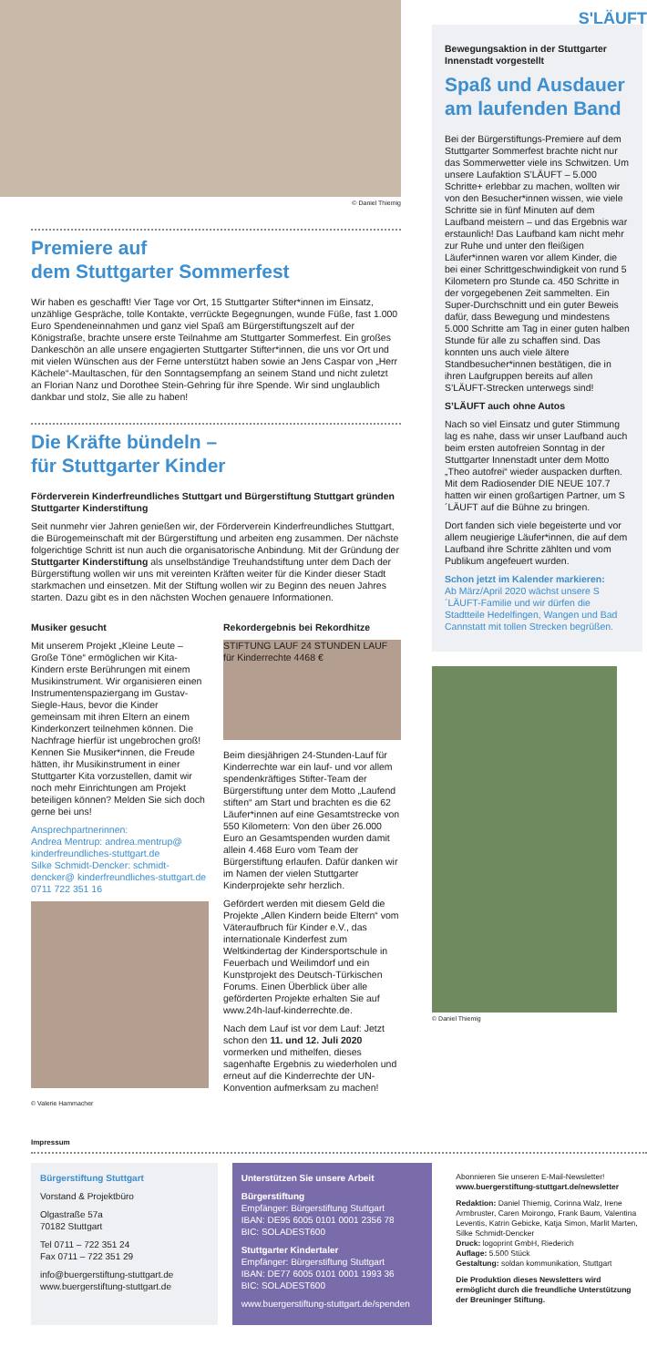© Daniel Thiemig
Premiere auf
dem Stuttgarter Sommerfest
Wir haben es geschafft! Vier Tage vor Ort, 15 Stuttgarter Stifter*innen im Einsatz, unzählige Gespräche, tolle Kontakte, verrückte Begegnungen, wunde Füße, fast 1.000 Euro Spendeneinnahmen und ganz viel Spaß am Bürgerstiftungszelt auf der Königstraße, brachte unsere erste Teilnahme am Stuttgarter Sommerfest. Ein großes Dankeschön an alle unsere engagierten Stuttgarter Stifter*innen, die uns vor Ort und mit vielen Wünschen aus der Ferne unterstützt haben sowie an Jens Caspar von „Herr Kächele“-Maultaschen, für den Sonntagsempfang an seinem Stand und nicht zuletzt an Florian Nanz und Dorothee Stein-Gehring für ihre Spende. Wir sind unglaublich dankbar und stolz, Sie alle zu haben!
Die Kräfte bündeln –
für Stuttgarter Kinder
Förderverein Kinderfreundliches Stuttgart und Bürgerstiftung Stuttgart gründen Stuttgarter Kinderstiftung
Seit nunmehr vier Jahren genießen wir, der Förderverein Kinderfreundliches Stuttgart, die Bürogemeinschaft mit der Bürgerstiftung und arbeiten eng zusammen. Der nächste folgerichtige Schritt ist nun auch die organisatorische Anbindung. Mit der Gründung der Stuttgarter Kinderstiftung als unselbständige Treuhandstiftung unter dem Dach der Bürgerstiftung wollen wir uns mit vereinten Kräften weiter für die Kinder dieser Stadt starkmachen und einsetzen. Mit der Stiftung wollen wir zu Beginn des neuen Jahres starten. Dazu gibt es in den nächsten Wochen genauere Informationen.
Musiker gesucht
Mit unserem Projekt „Kleine Leute – Große Töne“ ermöglichen wir Kita-Kindern erste Berührungen mit einem Musikinstrument. Wir organisieren einen Instrumentenspaziergang im Gustav-Siegle-Haus, bevor die Kinder gemeinsam mit ihren Eltern an einem Kinderkonzert teilnehmen können. Die Nachfrage hierfür ist ungebrochen groß! Kennen Sie Musiker*innen, die Freude hätten, ihr Musikinstrument in einer Stuttgarter Kita vorzustellen, damit wir noch mehr Einrichtungen am Projekt beteiligen können? Melden Sie sich doch gerne bei uns!
Ansprechpartnerinnen:
Andrea Mentrup: andrea.mentrup@ kinderfreundliches-stuttgart.de
Silke Schmidt-Dencker: schmidt-dencker@ kinderfreundliches-stuttgart.de
0711 722 351 16
© Valerie Hammacher
Rekordergebnis bei Rekordhitze
STIFTUNG LAUF 24 STUNDEN LAUF für Kinderrechte 4468 €
Beim diesjährigen 24-Stunden-Lauf für Kinderrechte war ein lauf- und vor allem spendenkräftiges Stifter-Team der Bürgerstiftung unter dem Motto „Laufend stiften“ am Start und brachten es die 62 Läufer*innen auf eine Gesamtstrecke von 550 Kilometern: Von den über 26.000 Euro an Gesamtspenden wurden damit allein 4.468 Euro vom Team der Bürgerstiftung erlaufen. Dafür danken wir im Namen der vielen Stuttgarter Kinderprojekte sehr herzlich.
Gefördert werden mit diesem Geld die Projekte „Allen Kindern beide Eltern“ vom Väteraufbruch für Kinder e.V., das internationale Kinderfest zum Weltkindertag der Kindersportschule in Feuerbach und Weilimdorf und ein Kunstprojekt des Deutsch-Türkischen Forums. Einen Überblick über alle geförderten Projekte erhalten Sie auf www.24h-lauf-kinderrechte.de.
Nach dem Lauf ist vor dem Lauf: Jetzt schon den 11. und 12. Juli 2020 vormerken und mithelfen, dieses sagenhafte Ergebnis zu wiederholen und erneut auf die Kinderrechte der UN-Konvention aufmerksam zu machen!
S'LÄUFT
Bewegungsaktion in der Stuttgarter Innenstadt vorgestellt
Spaß und Ausdauer am laufenden Band
Bei der Bürgerstiftungs-Premiere auf dem Stuttgarter Sommerfest brachte nicht nur das Sommerwetter viele ins Schwitzen. Um unsere Laufaktion S’LÄUFT – 5.000 Schritte+ erlebbar zu machen, wollten wir von den Besucher*innen wissen, wie viele Schritte sie in fünf Minuten auf dem Laufband meistern – und das Ergebnis war erstaunlich! Das Laufband kam nicht mehr zur Ruhe und unter den fleißigen Läufer*innen waren vor allem Kinder, die bei einer Schrittgeschwindigkeit von rund 5 Kilometern pro Stunde ca. 450 Schritte in der vorgegebenen Zeit sammelten. Ein Super-Durchschnitt und ein guter Beweis dafür, dass Bewegung und mindestens 5.000 Schritte am Tag in einer guten halben Stunde für alle zu schaffen sind. Das konnten uns auch viele ältere Standbesucher*innen bestätigen, die in ihren Laufgruppen bereits auf allen S’LÄUFT-Strecken unterwegs sind!
S’LÄUFT auch ohne Autos
Nach so viel Einsatz und guter Stimmung lag es nahe, dass wir unser Laufband auch beim ersten autofreien Sonntag in der Stuttgarter Innenstadt unter dem Motto „Theo autofrei“ wieder auspacken durften. Mit dem Radiosender DIE NEUE 107.7 hatten wir einen großartigen Partner, um S´LÄUFT auf die Bühne zu bringen.
Dort fanden sich viele begeisterte und vor allem neugierige Läufer*innen, die auf dem Laufband ihre Schritte zählten und vom Publikum angefeuert wurden.
Schon jetzt im Kalender markieren:
Ab März/April 2020 wächst unsere S´LÄUFT-Familie und wir dürfen die Stadtteile Hedelfingen, Wangen und Bad Cannstatt mit tollen Strecken begrüßen.
© Daniel Thiemig
Impressum
Bürgerstiftung Stuttgart
Vorstand & Projektbüro
Olgastraße 57a
70182 Stuttgart
Tel 0711 – 722 351 24
Fax 0711 – 722 351 29
info@buergerstiftung-stuttgart.de
www.buergerstiftung-stuttgart.de
Unterstützen Sie unsere Arbeit
Bürgerstiftung
Empfänger: Bürgerstiftung Stuttgart
IBAN: DE95 6005 0101 0001 2356 78
BIC: SOLADEST600
Stuttgarter Kindertaler
Empfänger: Bürgerstiftung Stuttgart
IBAN: DE77 6005 0101 0001 1993 36
BIC: SOLADEST600
www.buergerstiftung-stuttgart.de/spenden
Abonnieren Sie unseren E-Mail-Newsletter!
www.buergerstiftung-stuttgart.de/newsletter
Redaktion: Daniel Thiemig, Corinna Walz, Irene Armbruster, Caren Moirongo, Frank Baum, Valentina Leventis, Katrin Gebicke, Katja Simon, Marlit Marten, Silke Schmidt-Dencker
Druck: logoprint GmbH, Riederich
Auflage: 5.500 Stück
Gestaltung: soldan kommunikation, Stuttgart
Die Produktion dieses Newsletters wird ermöglicht durch die freundliche Unterstützung der Breuninger Stiftung.